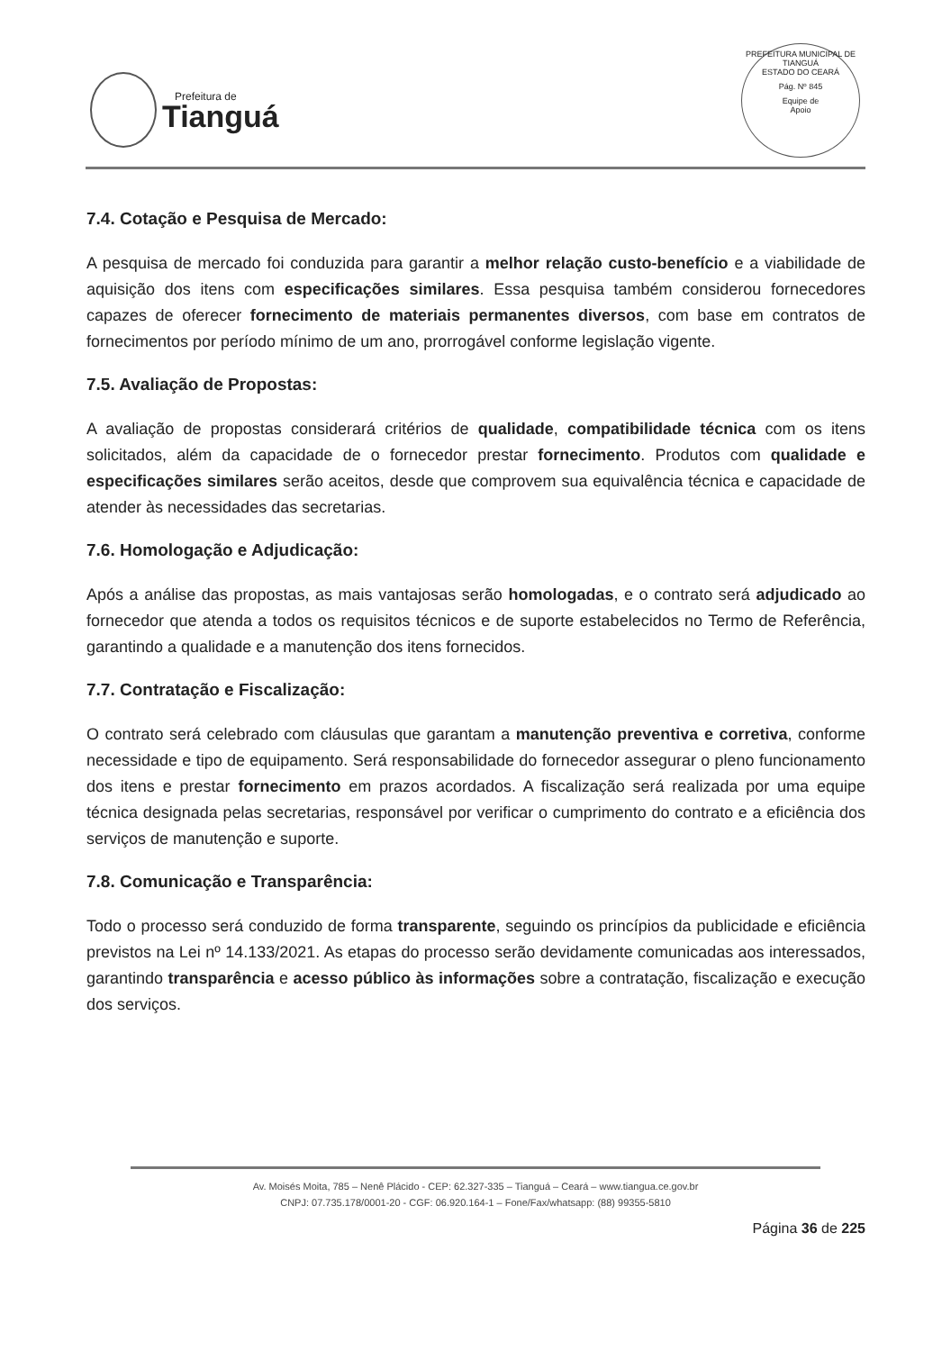Prefeitura de
Tianguá
PREFEITURA MUNICIPAL DE TIANGUÁ
ESTADO DO CEARÁ
Pág. Nº 845
Equipe de
Apoio
7.4. Cotação e Pesquisa de Mercado:
A pesquisa de mercado foi conduzida para garantir a melhor relação custo-benefício e a viabilidade de aquisição dos itens com especificações similares. Essa pesquisa também considerou fornecedores capazes de oferecer fornecimento de materiais permanentes diversos, com base em contratos de fornecimentos por período mínimo de um ano, prorrogável conforme legislação vigente.
7.5. Avaliação de Propostas:
A avaliação de propostas considerará critérios de qualidade, compatibilidade técnica com os itens solicitados, além da capacidade de o fornecedor prestar fornecimento. Produtos com qualidade e especificações similares serão aceitos, desde que comprovem sua equivalência técnica e capacidade de atender às necessidades das secretarias.
7.6. Homologação e Adjudicação:
Após a análise das propostas, as mais vantajosas serão homologadas, e o contrato será adjudicado ao fornecedor que atenda a todos os requisitos técnicos e de suporte estabelecidos no Termo de Referência, garantindo a qualidade e a manutenção dos itens fornecidos.
7.7. Contratação e Fiscalização:
O contrato será celebrado com cláusulas que garantam a manutenção preventiva e corretiva, conforme necessidade e tipo de equipamento. Será responsabilidade do fornecedor assegurar o pleno funcionamento dos itens e prestar fornecimento em prazos acordados. A fiscalização será realizada por uma equipe técnica designada pelas secretarias, responsável por verificar o cumprimento do contrato e a eficiência dos serviços de manutenção e suporte.
7.8. Comunicação e Transparência:
Todo o processo será conduzido de forma transparente, seguindo os princípios da publicidade e eficiência previstos na Lei nº 14.133/2021. As etapas do processo serão devidamente comunicadas aos interessados, garantindo transparência e acesso público às informações sobre a contratação, fiscalização e execução dos serviços.
Av. Moisés Moita, 785 – Nenê Plácido - CEP: 62.327-335 – Tianguá – Ceará – www.tiangua.ce.gov.br
CNPJ: 07.735.178/0001-20 - CGF: 06.920.164-1 – Fone/Fax/whatsapp: (88) 99355-5810
Página 36 de 225